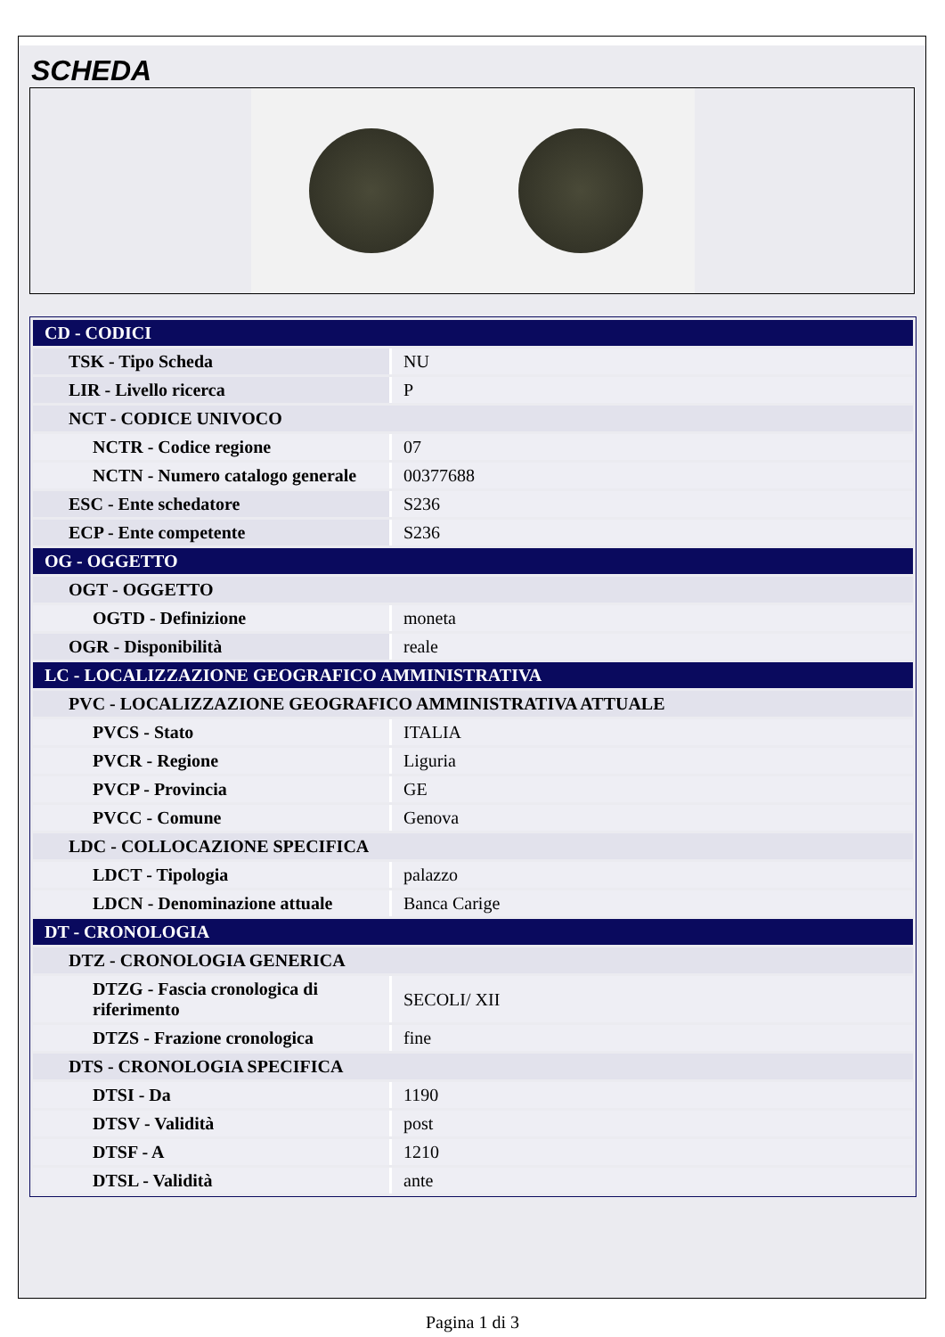SCHEDA
| CD - CODICI | |
| TSK - Tipo Scheda | NU |
| LIR - Livello ricerca | P |
| NCT - CODICE UNIVOCO | |
| NCTR - Codice regione | 07 |
| NCTN - Numero catalogo generale | 00377688 |
| ESC - Ente schedatore | S236 |
| ECP - Ente competente | S236 |
| OG - OGGETTO | |
| OGT - OGGETTO | |
| OGTD - Definizione | moneta |
| OGR - Disponibilità | reale |
| LC - LOCALIZZAZIONE GEOGRAFICO AMMINISTRATIVA | |
| PVC - LOCALIZZAZIONE GEOGRAFICO AMMINISTRATIVA ATTUALE | |
| PVCS - Stato | ITALIA |
| PVCR - Regione | Liguria |
| PVCP - Provincia | GE |
| PVCC - Comune | Genova |
| LDC - COLLOCAZIONE SPECIFICA | |
| LDCT - Tipologia | palazzo |
| LDCN - Denominazione attuale | Banca Carige |
| DT - CRONOLOGIA | |
| DTZ - CRONOLOGIA GENERICA | |
| DTZG - Fascia cronologica di riferimento | SECOLI/ XII |
| DTZS - Frazione cronologica | fine |
| DTS - CRONOLOGIA SPECIFICA | |
| DTSI - Da | 1190 |
| DTSV - Validità | post |
| DTSF - A | 1210 |
| DTSL - Validità | ante |
Pagina 1 di 3